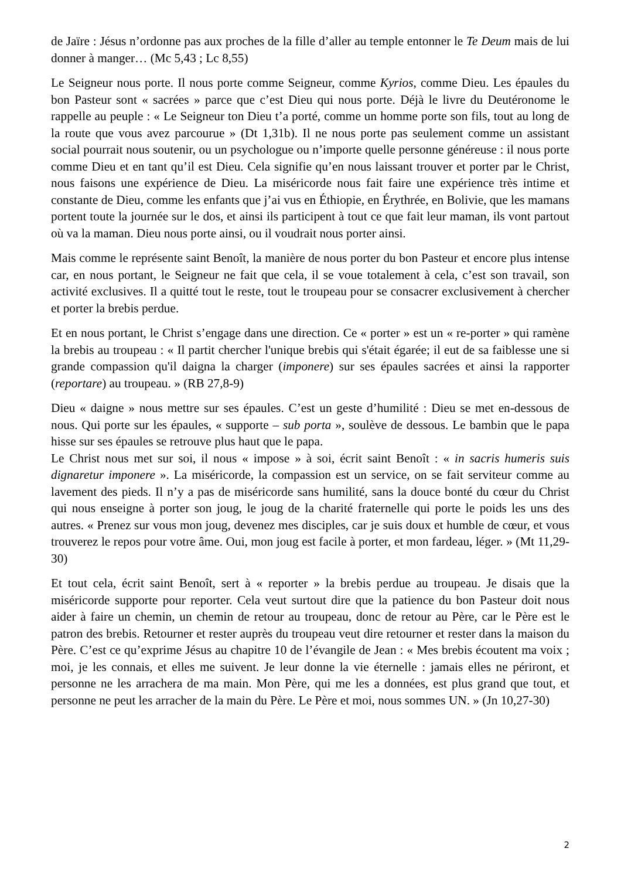de Jaïre : Jésus n’ordonne pas aux proches de la fille d’aller au temple entonner le Te Deum mais de lui donner à manger… (Mc 5,43 ; Lc 8,55)
Le Seigneur nous porte. Il nous porte comme Seigneur, comme Kyrios, comme Dieu. Les épaules du bon Pasteur sont « sacrées » parce que c’est Dieu qui nous porte. Déjà le livre du Deutéronome le rappelle au peuple : « Le Seigneur ton Dieu t’a porté, comme un homme porte son fils, tout au long de la route que vous avez parcourue » (Dt 1,31b). Il ne nous porte pas seulement comme un assistant social pourrait nous soutenir, ou un psychologue ou n’importe quelle personne généreuse : il nous porte comme Dieu et en tant qu’il est Dieu. Cela signifie qu’en nous laissant trouver et porter par le Christ, nous faisons une expérience de Dieu. La miséricorde nous fait faire une expérience très intime et constante de Dieu, comme les enfants que j’ai vus en Éthiopie, en Érythrée, en Bolivie, que les mamans portent toute la journée sur le dos, et ainsi ils participent à tout ce que fait leur maman, ils vont partout où va la maman. Dieu nous porte ainsi, ou il voudrait nous porter ainsi.
Mais comme le représente saint Benoît, la manière de nous porter du bon Pasteur et encore plus intense car, en nous portant, le Seigneur ne fait que cela, il se voue totalement à cela, c’est son travail, son activité exclusives. Il a quitté tout le reste, tout le troupeau pour se consacrer exclusivement à chercher et porter la brebis perdue.
Et en nous portant, le Christ s’engage dans une direction. Ce « porter » est un « re-porter » qui ramène la brebis au troupeau : « Il partit chercher l'unique brebis qui s'était égarée; il eut de sa faiblesse une si grande compassion qu'il daigna la charger (imponere) sur ses épaules sacrées et ainsi la rapporter (reportare) au troupeau. » (RB 27,8-9)
Dieu « daigne » nous mettre sur ses épaules. C’est un geste d’humilité : Dieu se met en-dessous de nous. Qui porte sur les épaules, « supporte – sub porta », soulève de dessous. Le bambin que le papa hisse sur ses épaules se retrouve plus haut que le papa.
Le Christ nous met sur soi, il nous « impose » à soi, écrit saint Benoît : « in sacris humeris suis dignaretur imponere ». La miséricorde, la compassion est un service, on se fait serviteur comme au lavement des pieds. Il n’y a pas de miséricorde sans humilité, sans la douce bonté du cœur du Christ qui nous enseigne à porter son joug, le joug de la charité fraternelle qui porte le poids les uns des autres. « Prenez sur vous mon joug, devenez mes disciples, car je suis doux et humble de cœur, et vous trouverez le repos pour votre âme. Oui, mon joug est facile à porter, et mon fardeau, léger. » (Mt 11,29-30)
Et tout cela, écrit saint Benoît, sert à « reporter » la brebis perdue au troupeau. Je disais que la miséricorde supporte pour reporter. Cela veut surtout dire que la patience du bon Pasteur doit nous aider à faire un chemin, un chemin de retour au troupeau, donc de retour au Père, car le Père est le patron des brebis. Retourner et rester auprès du troupeau veut dire retourner et rester dans la maison du Père. C’est ce qu’exprime Jésus au chapitre 10 de l’évangile de Jean : « Mes brebis écoutent ma voix ; moi, je les connais, et elles me suivent. Je leur donne la vie éternelle : jamais elles ne périront, et personne ne les arrachera de ma main. Mon Père, qui me les a données, est plus grand que tout, et personne ne peut les arracher de la main du Père. Le Père et moi, nous sommes UN. » (Jn 10,27-30)
2